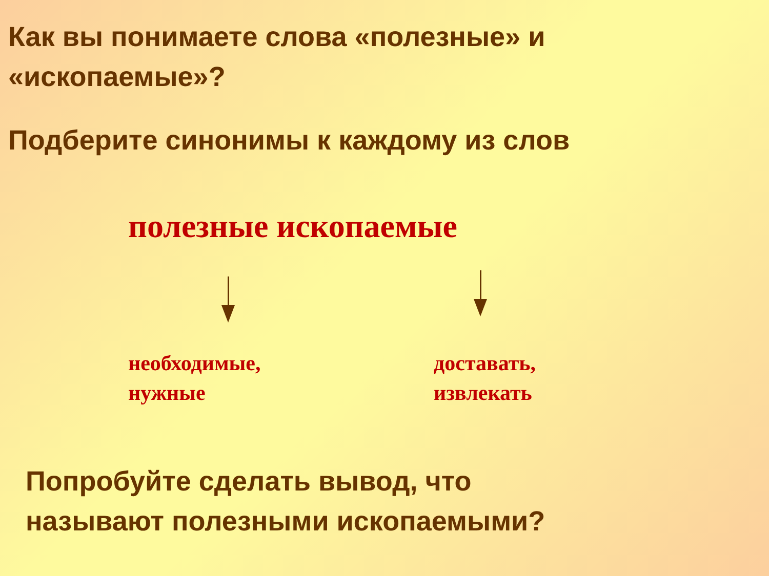Как вы понимаете слова «полезные» и
«ископаемые»?
Подберите синонимы к каждому из слов
полезные ископаемые
необходимые,
нужные
доставать,
извлекать
Попробуйте сделать вывод, что
называют полезными ископаемыми?